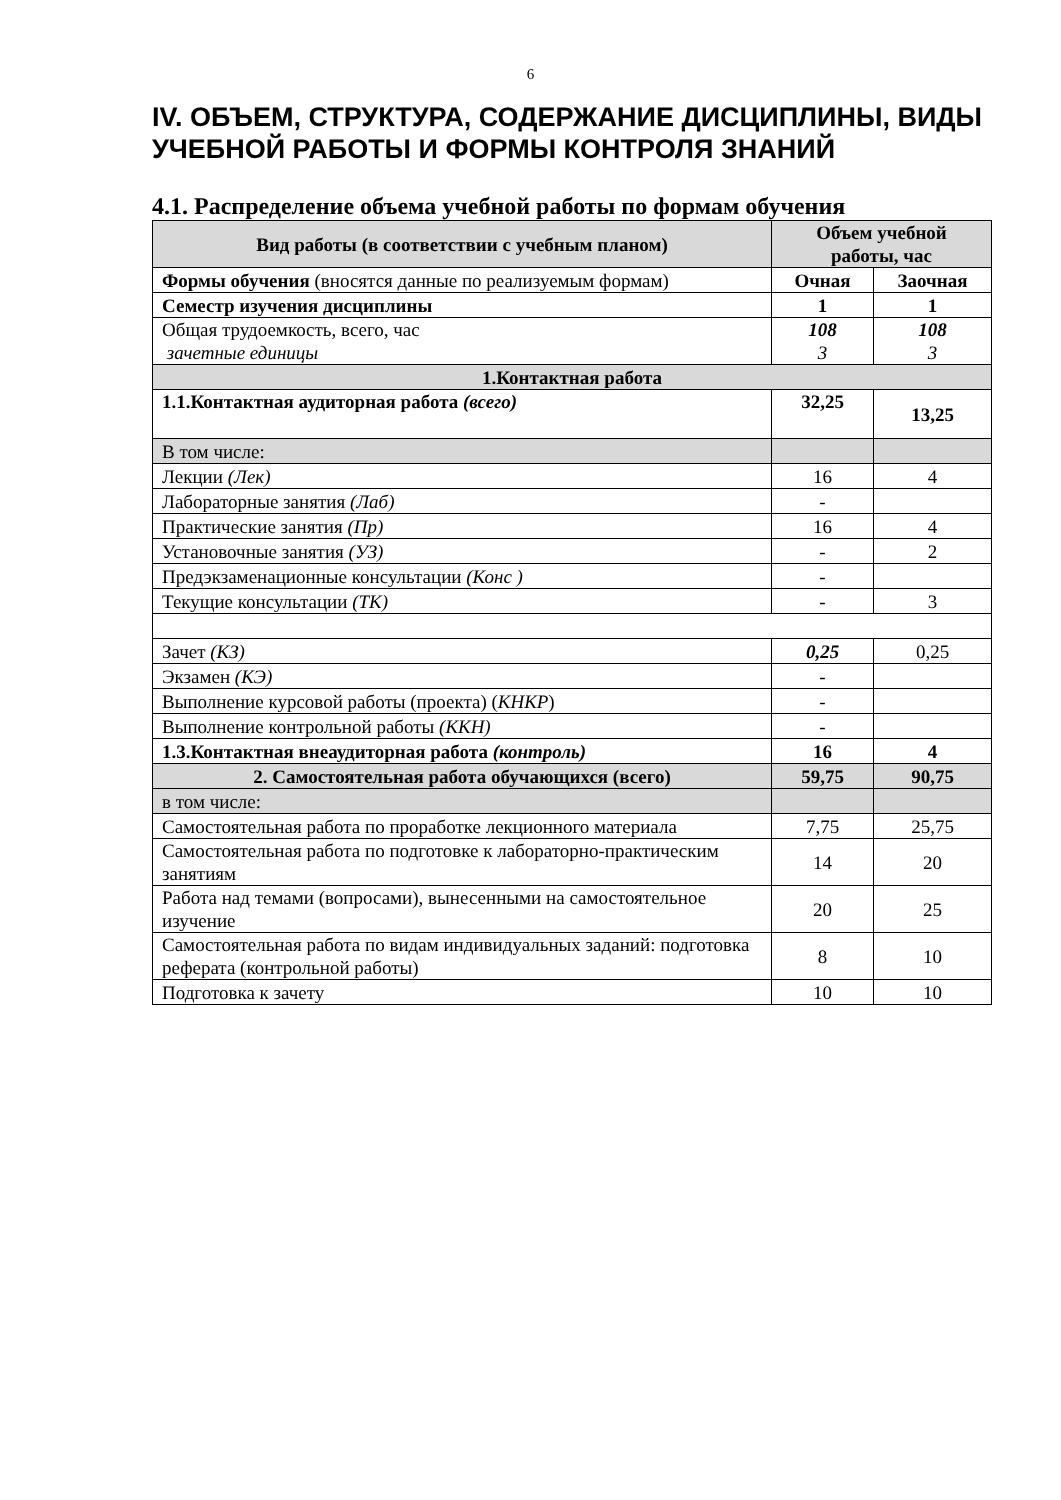6
IV. ОБЪЕМ, СТРУКТУРА, СОДЕРЖАНИЕ ДИСЦИПЛИНЫ, ВИДЫ УЧЕБНОЙ РАБОТЫ И ФОРМЫ КОНТРОЛЯ ЗНАНИЙ
4.1. Распределение объема учебной работы по формам обучения
| Вид работы (в соответствии с учебным планом) | Объем учебной работы, час | |
| --- | --- | --- |
| Формы обучения (вносятся данные по реализуемым формам) | Очная | Заочная |
| Семестр изучения дисциплины | 1 | 1 |
| Общая трудоемкость, всего, час зачетные единицы | 108 3 | 108 3 |
| 1.Контактная работа | | |
| 1.1.Контактная аудиторная работа (всего) | 32,25 | 13,25 |
| В том числе: | | |
| Лекции (Лек) | 16 | 4 |
| Лабораторные занятия (Лаб) | - | |
| Практические занятия (Пр) | 16 | 4 |
| Установочные занятия (УЗ) | - | 2 |
| Предэкзаменационные консультации (Конс ) | - | |
| Текущие консультации (ТК) | - | 3 |
| Зачет (КЗ) | 0,25 | 0,25 |
| Экзамен (КЭ) | - | |
| Выполнение курсовой работы (проекта) ( КНКР ) | - | |
| Выполнение контрольной работы (ККН) | - | |
| 1.3.Контактная внеаудиторная работа (контроль) | 16 | 4 |
| 2. Самостоятельная работа обучающихся (всего) | 59,75 | 90,75 |
| в том числе: | | |
| Самостоятельная работа по проработке лекционного материала | 7,75 | 25,75 |
| Самостоятельная работа по подготовке к лабораторно-практическим занятиям | 14 | 20 |
| Работа над темами (вопросами), вынесенными на самостоятельное изучение | 20 | 25 |
| Самостоятельная работа по видам индивидуальных заданий: подготовка реферата (контрольной работы) | 8 | 10 |
| Подготовка к зачету | 10 | 10 |